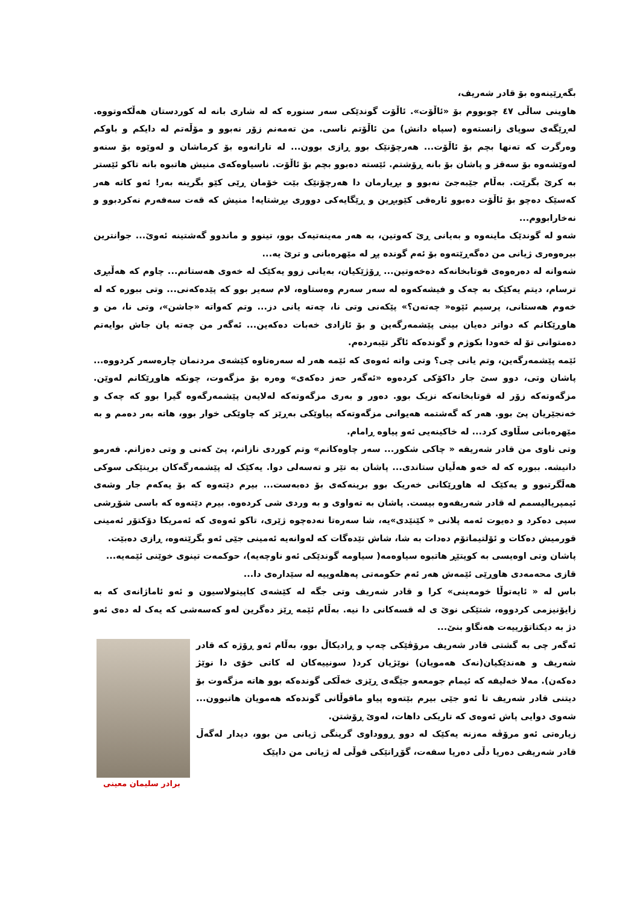بگەڕێینەوە بۆ قادر شەریف،
هاوینی ساڵی ٤٧ چوبووم بۆ «ئاڵۆت». ئاڵۆت گوندێکی سەر سنورە کە لە شاری بانە لە کوردستان هەڵکەوتووە. لەڕێگەی سوپای زانستەوە (سپاه دانش) من ئاڵۆتم ناسی. من تەمەنم زۆر نەبوو و مۆڵەتم لە دایکم و باوکم وەرگرت کە تەنها بچم بۆ ئاڵۆت... هەرچۆنێک بوو ڕازی بوون... لە تارانەوە بۆ کرماشان و لەوێوە بۆ سنەو لەوێشەوە بۆ سەقز و پاشان بۆ بانە ڕۆشتم. ئێستە دەبوو بچم بۆ ئاڵۆت. ناسیاوەکەی منیش هاتبوە بانە تاکو ئێستر بە کرێ بگرێت. بەڵام جێبەجێ نەبوو و بڕیارمان دا هەرچۆنێک بێت خۆمان ڕێی کێو بگرینە بەر! ئەو کاتە هەر کەسێک دەچو بۆ ئاڵۆت دەبوو ئارەقی کێوبڕین و ڕێگایەکی دووری بڕشتایە! منیش کە قەت سەفەرم نەکردبوو و نەخارابووم...
شەو لە گوندێک ماینەوە و بەیانی ڕێ کەوتین، بە هەر مەینەتیەک بوو، تینوو و ماندوو گەشتینە ئەوێ... جوانترین بیرەوەری ژیانی من دەگەڕێتەوە بۆ ئەم گوندە پڕ لە مێهرەبانی و ترێ یە...
شەوانە لە دەرەوەی قوتابخانەکە دەخەوتین... ڕۆژێکیان، بەیانی زوو یەکێک لە خەوی هەستانم... چاوم کە هەڵبڕی ترسام، دیتم یەکێک بە چەک و فیشەکەوە لە سەر سەرم وەستاوە، لام سەیر بوو کە پێدەکەنی... وتی ببورە کە لە خەوم هەستانی، پرسیم ئێوە« چەتەن؟» پێکەنی وتی نا، چەتە یانی دز... وتم کەواتە «جاشن»، وتی نا، من و هاوڕێکانم کە دواتر دەیان بینی پێشمەرگەین و بۆ ئازادی خەبات دەکەین... ئەگەر من چەتە یان جاش بوایەتم دەمتوانی تۆ لە خەودا بکوژم و گوندەکە ئاگر تێبەردەم.
ئێمە پێشمەرگەین، وتم یانی چی؟ وتی واتە ئەوەی کە ئێمە هەر لە سەرەتاوە کێشەی مردنمان چارەسەر کردووە... پاشان وتی، دوو سێ جار داکۆکی کردەوە «ئەگەر حەز دەکەی» وەرە بۆ مزگەوت، چونکە هاوڕێکانم لەوێن. مزگەوتەکە زۆر لە قوتابخانەکە نزیک بوو. دەور و بەری مزگەوتەکە لەلایەن پێشمەرگەوە گیرا بوو کە چەک و خەنجێریان پێ بوو. هەر کە گەشتمە هەیوانی مزگەوتەکە پیاوێکی بەڕێز کە چاوێکی خوار بوو، هاتە بەر دەمم و بە مێهرەبانی سڵاوی کرد... لە خاکینەیی ئەو پیاوە ڕامام.
وتی ناوی من قادر شەریفە « چاکی شکور... سەر چاوەکانم» وتم کوردی نازانم، پێ کەنی و وتی دەزانم. فەرمو دانیشە. ببورە کە لە خەو هەڵیان ستاندی... پاشان بە تێر و تەسەلی دوا. یەکێک لە پێشمەرگەکان برینێکی سوکی هەڵگرتبوو و یەکێک لە هاوڕێکانی خەریک بوو برینەکەی بۆ دەبەست... بیرم دێتەوە کە بۆ یەکەم جار وشەی ئیمپریالیسمم لە قادر شەریفەوە بیست. پاشان بە تەواوی و بە وردی شی کردەوە. بیرم دێتەوە کە باسی شۆڕشی سپی دەکرد و دەیوت ئەمە پلانی « کێنێدی»یە، شا سەرەتا نەدەچوە ژێری، تاکو ئەوەی کە ئەمریکا دۆکتۆر ئەمینی قورمیش دەکات و ئۆلتیماتۆم دەدات بە شا، شاش تێدەگات کە لەوانەیە ئەمینی جێی ئەو بگرێتەوە، ڕازی دەبێت.
پاشان وتی اوەیسی بە کوپتێڕ هاتبوە سیاوەمە( سیاومە گوندێکی ئەو ناوچەیە)، حوکمەت تینوی خوێنی ئێمەیە...
قازی محەمەدی هاوڕێی ئێمەش هەر ئەم حکومەتی پەهلەوییە لە سێدارەی دا...
باس لە « ئایەتوڵا خومەینی» کرا و قادر شەریف وتی جگە لە کێشەی کاپیتولاسیون و ئەو ئاماژانەی کە بە زایۆنیزمی کردووە، شتێکی نوێ ی لە قسەکانی دا نیە. بەڵام ئێمە ڕێز دەگرین لەو کەسەشی کە یەک لە دەی ئەو دژ بە دیکتاتۆرییەت هەنگاو بنێ...
برادر سلیمان معینی
ئەگەر چی بە گشتی قادر شەریف مرۆڤێکی چەپ و ڕادیکاڵ بوو، بەڵام ئەو ڕۆژە کە قادر شەریف و هەندێکیان(نەک هەمویان) نوێژیان کرد( سونییەکان لە کاتی خۆی دا نوێژ دەکەن). مەلا خەلیفە کە ئیمام جومعەو جێگەی ڕێزی خەڵکی گوندەکە بوو هاتە مزگەوت بۆ دیتنی قادر شەریف تا ئەو جێی بیرم بێتەوە پیاو ماقوڵانی گوندەکە هەمویان هاتبوون... شەوی دوایی پاش ئەوەی کە تاریکی داهات، لەوێ ڕۆشتن.
زیارەتی ئەو مرۆڤە مەزنە یەکێک لە دوو ڕووداوی گرینگی ژیانی من بوو، دیدار لەگەڵ قادر شەریفی دەریا دڵی دەریا سفەت، گۆڕانێکی قوڵی لە ژیانی من داپێک